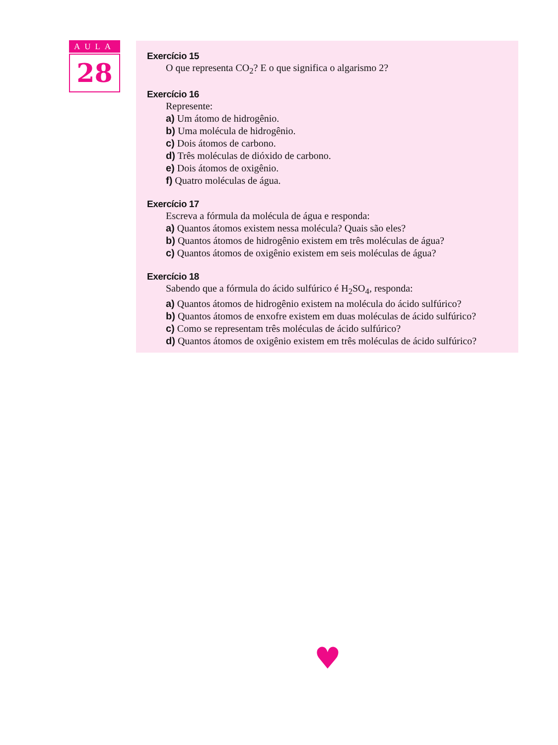AULA
28
Exercício 15
O que representa CO<sub>2</sub>? E o que significa o algarismo 2?
Exercício 16
Represente:
a) Um átomo de hidrogênio.
b) Uma molécula de hidrogênio.
c) Dois átomos de carbono.
d) Três moléculas de dióxido de carbono.
e) Dois átomos de oxigênio.
f) Quatro moléculas de água.
Exercício 17
Escreva a fórmula da molécula de água e responda:
a) Quantos átomos existem nessa molécula? Quais são eles?
b) Quantos átomos de hidrogênio existem em três moléculas de água?
c) Quantos átomos de oxigênio existem em seis moléculas de água?
Exercício 18
Sabendo que a fórmula do ácido sulfúrico é H<sub>2</sub>SO<sub>4</sub>, responda:
a) Quantos átomos de hidrogênio existem na molécula do ácido sulfúrico?
b) Quantos átomos de enxofre existem em duas moléculas de ácido sulfúrico?
c) Como se representam três moléculas de ácido sulfúrico?
d) Quantos átomos de oxigênio existem em três moléculas de ácido sulfúrico?
♥